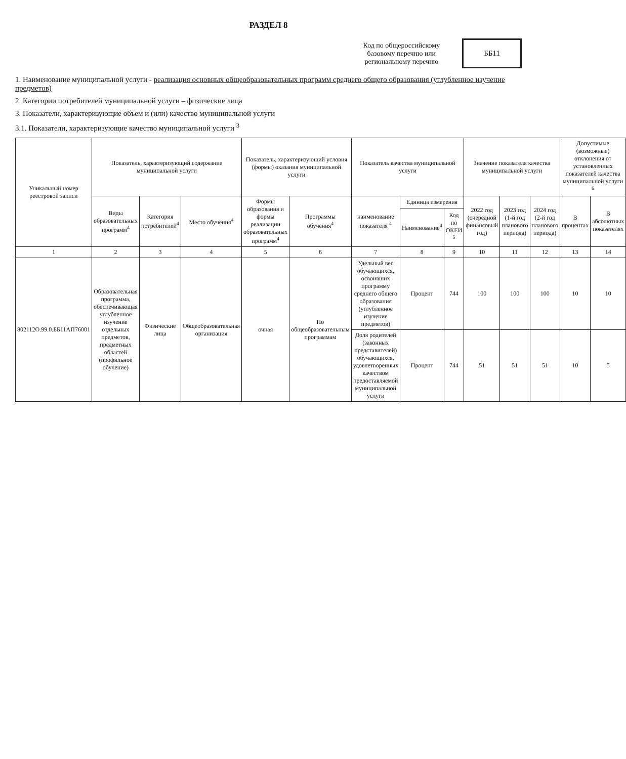РАЗДЕЛ 8
Код по общероссийскому базовому перечню или региональному перечню
ББ11
1. Наименование муниципальной услуги - реализация основных общеобразовательных программ среднего общего образования (углубленное изучение предметов)
2. Категории потребителей муниципальной услуги – физические лица
3. Показатели, характеризующие объем и (или) качество муниципальной услуги
3.1. Показатели, характеризующие качество муниципальной услуги <sup>3</sup>
| Уникальный номер реестровой записи | Показатель, характеризующий содержание муниципальной услуги | | | Показатель, характеризующий условия (формы) оказания муниципальной услуги | | Показатель качества муниципальной услуги | | | Значение показателя качества муниципальной услуги | | | Допустимые (возможные) отклонения от установленных показателей качества муниципальной услуги <sup>6</sup> | |
| --- | --- | --- | --- | --- | --- | --- | --- | --- | --- | --- | --- | --- | --- |
| | Виды образовательных программ<sup>4</sup> | Категория потребителей<sup>4</sup> | Место обучения<sup>4</sup> | Формы образования и формы реализации образовательных программ<sup>4</sup> | Программы обучения<sup>4</sup> | наименование показателя <sup>4</sup> | Единица измерения | | 2022 год (очередной финансовый год) | 2023 год (1-й год планового периода) | 2024 год (2-й год планового периода) | В процентах | В абсолютных показателях |
| | | | | | | | Наименование<sup>4</sup> | Код по ОКЕИ <sup>5</sup> | | | | | |
| 1 | 2 | 3 | 4 | 5 | 6 | 7 | 8 | 9 | 10 | 11 | 12 | 13 | 14 |
| 802112О.99.0.ББ11АП76001 | Образовательная программа, обеспечивающая углубленное изучение отдельных предметов, предметных областей (профильное обучение) | Физические лица | Общеобразовательная организация | очная | По общеобразовательным программам | Удельный вес обучающихся, освоивших программу среднего общего образования (углубленное изучение предметов) | Процент | 744 | 100 | 100 | 100 | 10 | 10 |
| | | | | | | Доля родителей (законных представителей) обучающихся, удовлетворенных качеством предоставляемой муниципальной услуги | Процент | 744 | 51 | 51 | 51 | 10 | 5 |